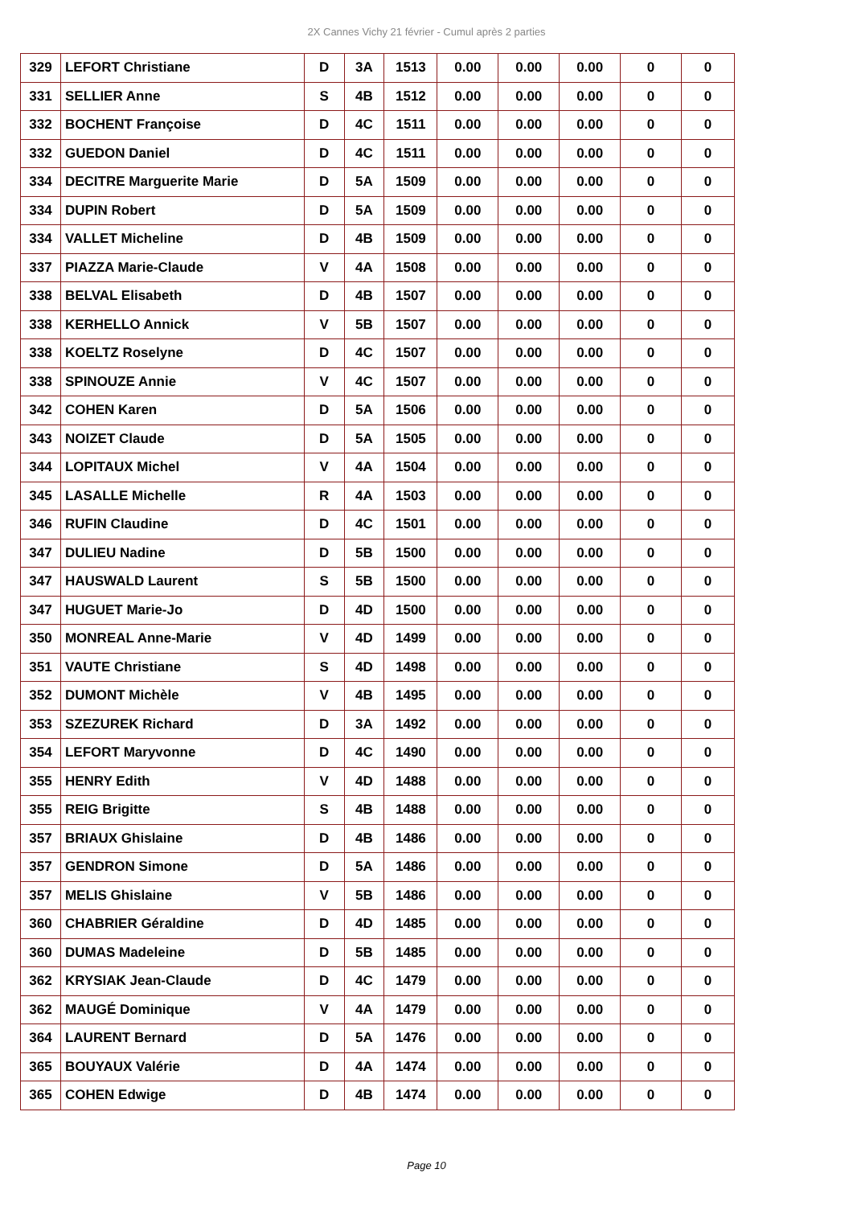2X Cannes Vichy 21 février - Cumul après 2 parties
| 329 | LEFORT Christiane | D | 3A | 1513 | 0.00 | 0.00 | 0.00 | 0 | 0 |
| 331 | SELLIER Anne | S | 4B | 1512 | 0.00 | 0.00 | 0.00 | 0 | 0 |
| 332 | BOCHENT Françoise | D | 4C | 1511 | 0.00 | 0.00 | 0.00 | 0 | 0 |
| 332 | GUEDON Daniel | D | 4C | 1511 | 0.00 | 0.00 | 0.00 | 0 | 0 |
| 334 | DECITRE Marguerite Marie | D | 5A | 1509 | 0.00 | 0.00 | 0.00 | 0 | 0 |
| 334 | DUPIN Robert | D | 5A | 1509 | 0.00 | 0.00 | 0.00 | 0 | 0 |
| 334 | VALLET Micheline | D | 4B | 1509 | 0.00 | 0.00 | 0.00 | 0 | 0 |
| 337 | PIAZZA Marie-Claude | V | 4A | 1508 | 0.00 | 0.00 | 0.00 | 0 | 0 |
| 338 | BELVAL Elisabeth | D | 4B | 1507 | 0.00 | 0.00 | 0.00 | 0 | 0 |
| 338 | KERHELLO Annick | V | 5B | 1507 | 0.00 | 0.00 | 0.00 | 0 | 0 |
| 338 | KOELTZ Roselyne | D | 4C | 1507 | 0.00 | 0.00 | 0.00 | 0 | 0 |
| 338 | SPINOUZE Annie | V | 4C | 1507 | 0.00 | 0.00 | 0.00 | 0 | 0 |
| 342 | COHEN Karen | D | 5A | 1506 | 0.00 | 0.00 | 0.00 | 0 | 0 |
| 343 | NOIZET Claude | D | 5A | 1505 | 0.00 | 0.00 | 0.00 | 0 | 0 |
| 344 | LOPITAUX Michel | V | 4A | 1504 | 0.00 | 0.00 | 0.00 | 0 | 0 |
| 345 | LASALLE Michelle | R | 4A | 1503 | 0.00 | 0.00 | 0.00 | 0 | 0 |
| 346 | RUFIN Claudine | D | 4C | 1501 | 0.00 | 0.00 | 0.00 | 0 | 0 |
| 347 | DULIEU Nadine | D | 5B | 1500 | 0.00 | 0.00 | 0.00 | 0 | 0 |
| 347 | HAUSWALD Laurent | S | 5B | 1500 | 0.00 | 0.00 | 0.00 | 0 | 0 |
| 347 | HUGUET Marie-Jo | D | 4D | 1500 | 0.00 | 0.00 | 0.00 | 0 | 0 |
| 350 | MONREAL Anne-Marie | V | 4D | 1499 | 0.00 | 0.00 | 0.00 | 0 | 0 |
| 351 | VAUTE Christiane | S | 4D | 1498 | 0.00 | 0.00 | 0.00 | 0 | 0 |
| 352 | DUMONT Michèle | V | 4B | 1495 | 0.00 | 0.00 | 0.00 | 0 | 0 |
| 353 | SZEZUREK Richard | D | 3A | 1492 | 0.00 | 0.00 | 0.00 | 0 | 0 |
| 354 | LEFORT Maryvonne | D | 4C | 1490 | 0.00 | 0.00 | 0.00 | 0 | 0 |
| 355 | HENRY Edith | V | 4D | 1488 | 0.00 | 0.00 | 0.00 | 0 | 0 |
| 355 | REIG Brigitte | S | 4B | 1488 | 0.00 | 0.00 | 0.00 | 0 | 0 |
| 357 | BRIAUX Ghislaine | D | 4B | 1486 | 0.00 | 0.00 | 0.00 | 0 | 0 |
| 357 | GENDRON Simone | D | 5A | 1486 | 0.00 | 0.00 | 0.00 | 0 | 0 |
| 357 | MELIS Ghislaine | V | 5B | 1486 | 0.00 | 0.00 | 0.00 | 0 | 0 |
| 360 | CHABRIER Géraldine | D | 4D | 1485 | 0.00 | 0.00 | 0.00 | 0 | 0 |
| 360 | DUMAS Madeleine | D | 5B | 1485 | 0.00 | 0.00 | 0.00 | 0 | 0 |
| 362 | KRYSIAK Jean-Claude | D | 4C | 1479 | 0.00 | 0.00 | 0.00 | 0 | 0 |
| 362 | MAUGÉ Dominique | V | 4A | 1479 | 0.00 | 0.00 | 0.00 | 0 | 0 |
| 364 | LAURENT Bernard | D | 5A | 1476 | 0.00 | 0.00 | 0.00 | 0 | 0 |
| 365 | BOUYAUX Valérie | D | 4A | 1474 | 0.00 | 0.00 | 0.00 | 0 | 0 |
| 365 | COHEN Edwige | D | 4B | 1474 | 0.00 | 0.00 | 0.00 | 0 | 0 |
Page 10